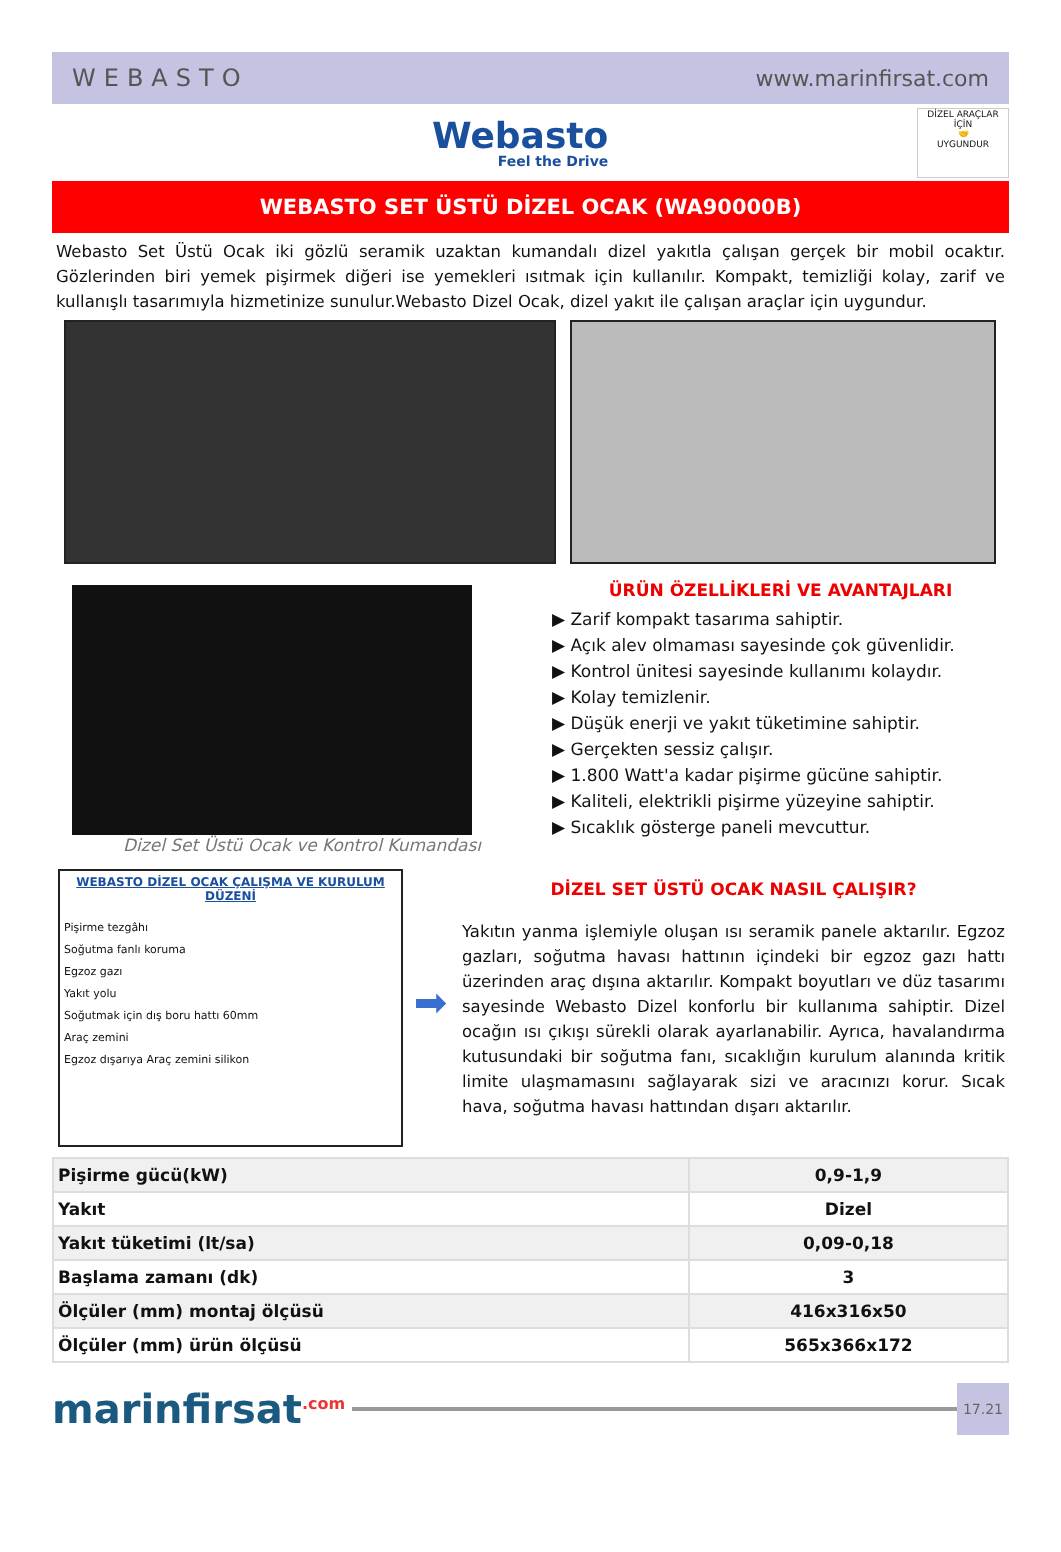WEBASTO www.marinfirsat.com
Webasto
Feel the Drive
DİZEL ARAÇLAR İÇİN
🤝
UYGUNDUR
WEBASTO SET ÜSTÜ DİZEL OCAK (WA90000B)
Webasto Set Üstü Ocak iki gözlü seramik uzaktan kumandalı dizel yakıtla çalışan gerçek bir mobil ocaktır. Gözlerinden biri yemek pişirmek diğeri ise yemekleri ısıtmak için kullanılır. Kompakt, temizliği kolay, zarif ve kullanışlı tasarımıyla hizmetinize sunulur.Webasto Dizel Ocak, dizel yakıt ile çalışan araçlar için uygundur.
Dizel Set Üstü Ocak ve Kontrol Kumandası
ÜRÜN ÖZELLİKLERİ VE AVANTAJLARI
▶ Zarif kompakt tasarıma sahiptir.
▶ Açık alev olmaması sayesinde çok güvenlidir.
▶ Kontrol ünitesi sayesinde kullanımı kolaydır.
▶ Kolay temizlenir.
▶ Düşük enerji ve yakıt tüketimine sahiptir.
▶ Gerçekten sessiz çalışır.
▶ 1.800 Watt'a kadar pişirme gücüne sahiptir.
▶ Kaliteli, elektrikli pişirme yüzeyine sahiptir.
▶ Sıcaklık gösterge paneli mevcuttur.
WEBASTO DİZEL OCAK ÇALIŞMA VE KURULUM DÜZENİ
Pişirme tezgâhı
Soğutma fanlı koruma
Egzoz gazı
Yakıt yolu
Soğutmak için dış boru hattı 60mm
Araç zemini
Egzoz dışarıya Araç zemini silikon
➡
DİZEL SET ÜSTÜ OCAK NASIL ÇALIŞIR?
Yakıtın yanma işlemiyle oluşan ısı seramik panele aktarılır. Egzoz gazları, soğutma havası hattının içindeki bir egzoz gazı hattı üzerinden araç dışına aktarılır. Kompakt boyutları ve düz tasarımı sayesinde Webasto Dizel konforlu bir kullanıma sahiptir. Dizel ocağın ısı çıkışı sürekli olarak ayarlanabilir. Ayrıca, havalandırma kutusundaki bir soğutma fanı, sıcaklığın kurulum alanında kritik limite ulaşmamasını sağlayarak sizi ve aracınızı korur. Sıcak hava, soğutma havası hattından dışarı aktarılır.
| Pişirme gücü(kW) | 0,9-1,9 |
| Yakıt | Dizel |
| Yakıt tüketimi (lt/sa) | 0,09-0,18 |
| Başlama zamanı (dk) | 3 |
| Ölçüler (mm) montaj ölçüsü | 416x316x50 |
| Ölçüler (mm) ürün ölçüsü | 565x366x172 |
marinfirsat<sup>.com</sup>
17.21